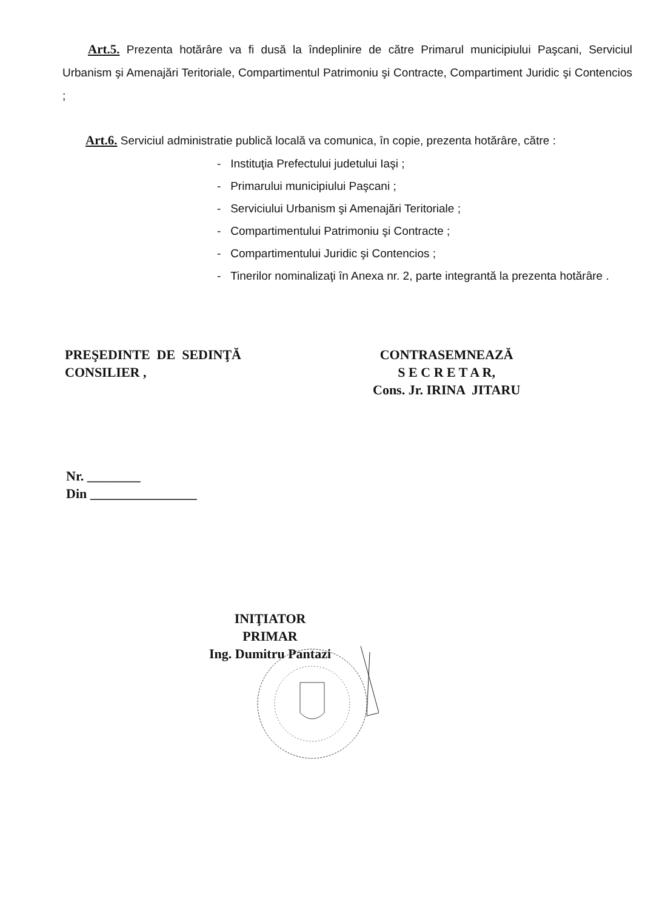Art.5. Prezenta hotărâre va fi dusă la îndeplinire de către Primarul municipiului Paşcani, Serviciul Urbanism şi Amenajări Teritoriale, Compartimentul Patrimoniu şi Contracte, Compartiment Juridic şi Contencios ;
Art.6. Serviciul administratie publică locală va comunica, în copie, prezenta hotărâre, către :
- Instituţia Prefectului judetului Iaşi ;
- Primarului municipiului Paşcani ;
- Serviciului Urbanism şi Amenajări Teritoriale ;
- Compartimentului Patrimoniu şi Contracte ;
- Compartimentului Juridic şi Contencios ;
- Tinerilor nominalizaţi în Anexa nr. 2, parte integrantă la prezenta hotărâre .
PREŞEDINTE DE SEDINŢĂ
CONSILIER ,
CONTRASEMNEAZĂ
S E C R E T A R,
Cons. Jr. IRINA JITARU
Nr. ________
Din ________________
INIŢIATOR
PRIMAR
Ing. Dumitru Pantazi